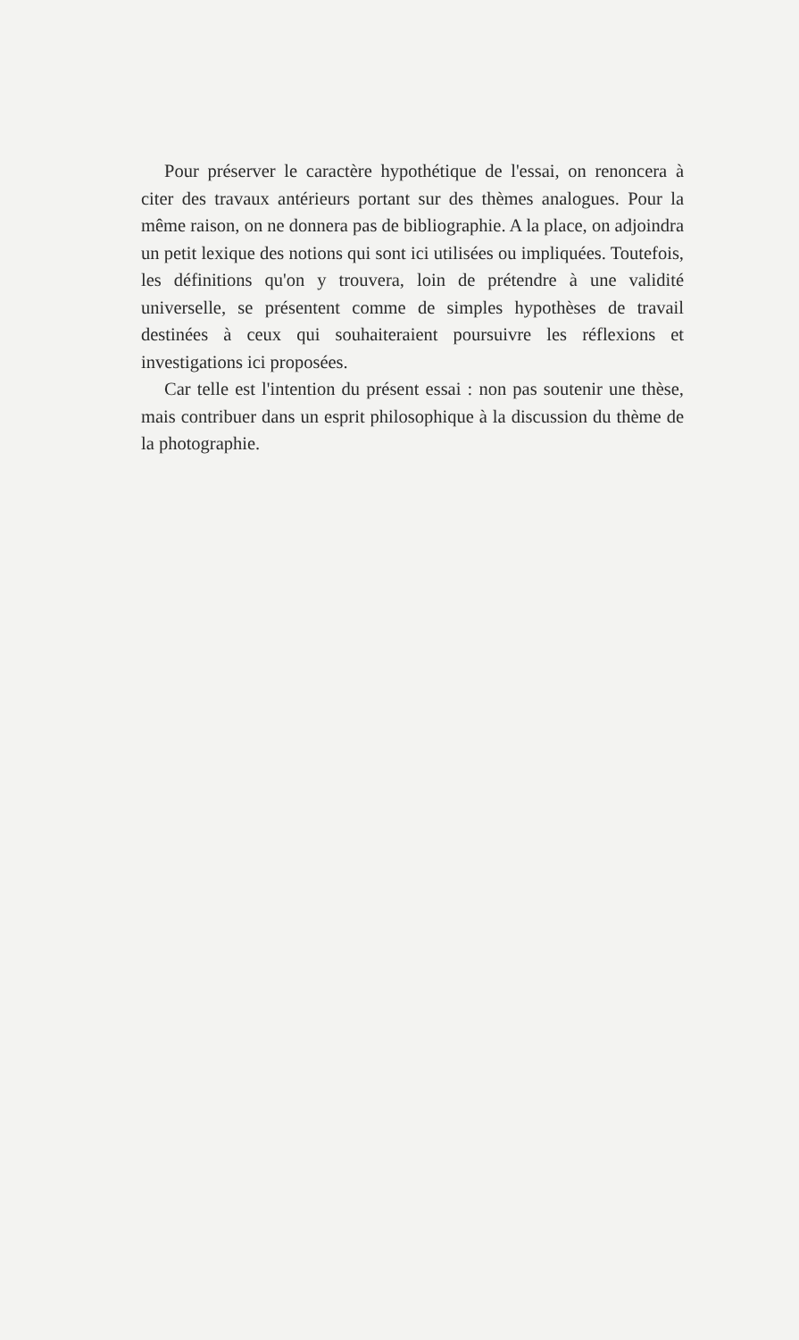Pour préserver le caractère hypothétique de l'essai, on renoncera à citer des travaux antérieurs portant sur des thèmes analogues. Pour la même raison, on ne donnera pas de bibliographie. A la place, on adjoindra un petit lexique des notions qui sont ici utilisées ou impliquées. Toutefois, les définitions qu'on y trouvera, loin de prétendre à une validité universelle, se présentent comme de simples hypothèses de travail destinées à ceux qui souhaiteraient poursuivre les réflexions et investigations ici proposées.
Car telle est l'intention du présent essai : non pas soutenir une thèse, mais contribuer dans un esprit philosophique à la discussion du thème de la photographie.